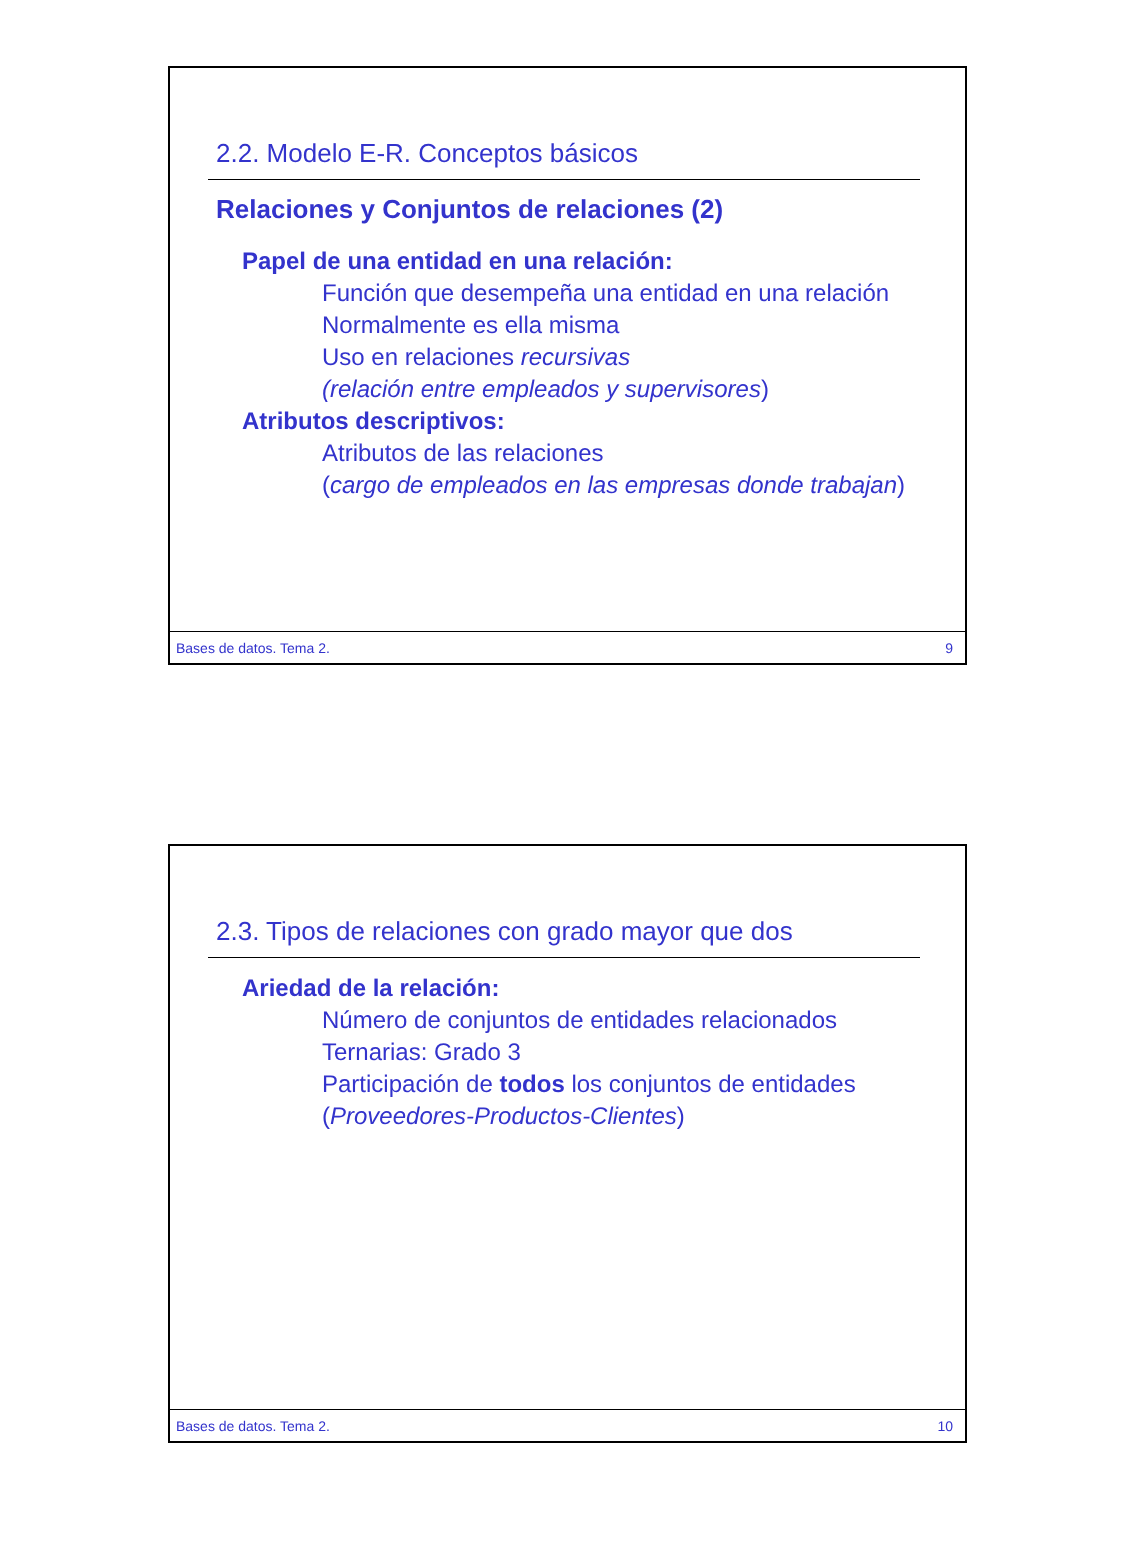2.2. Modelo E-R. Conceptos básicos
Relaciones y Conjuntos de relaciones (2)
Papel de una entidad en una relación:
Función que desempeña una entidad en una relación
Normalmente es ella misma
Uso en relaciones recursivas
(relación entre empleados y supervisores)
Atributos descriptivos:
Atributos de las relaciones
(cargo de empleados en las empresas donde trabajan)
Bases de datos. Tema 2. 9
2.3. Tipos de relaciones con grado mayor que dos
Ariedad de la relación:
Número de conjuntos de entidades relacionados
Ternarias: Grado 3
Participación de todos los conjuntos de entidades
(Proveedores-Productos-Clientes)
Bases de datos. Tema 2. 10